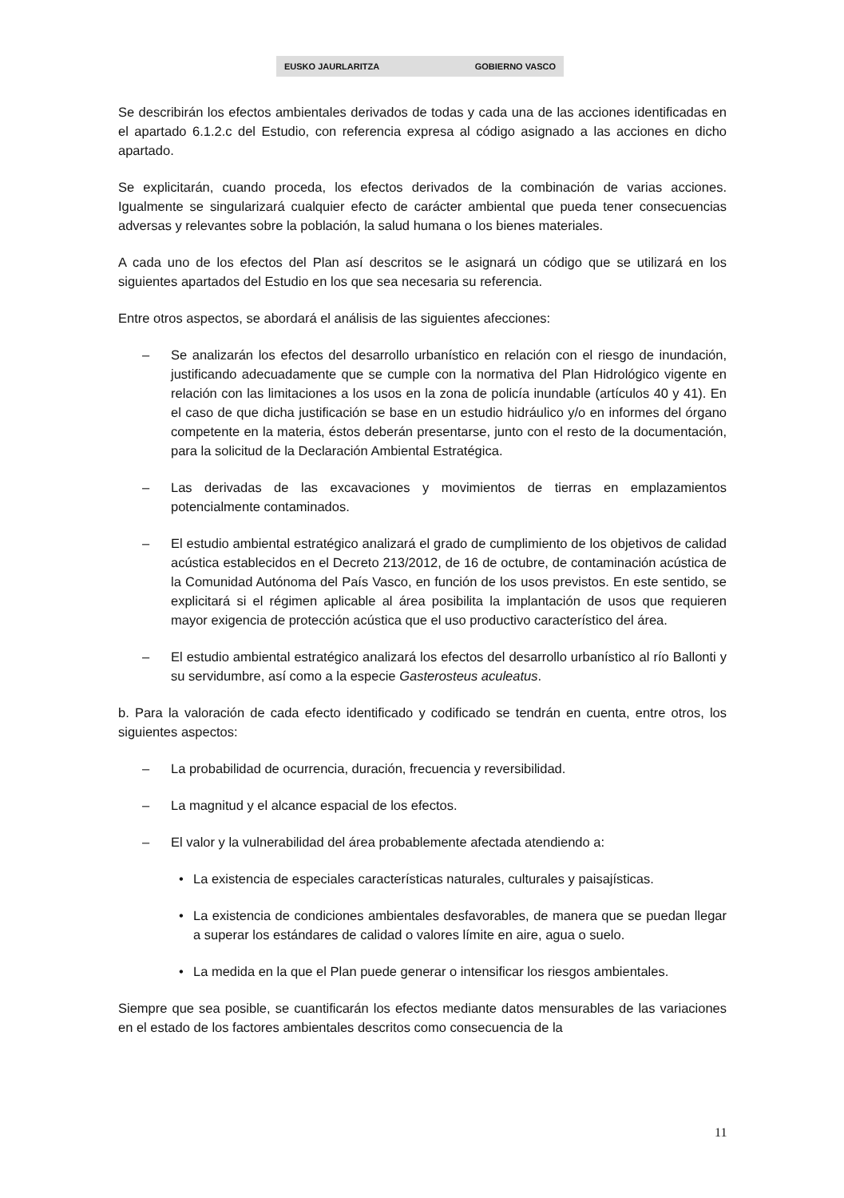EUSKO JAURLARITZA GOBIERNO VASCO
Se describirán los efectos ambientales derivados de todas y cada una de las acciones identificadas en el apartado 6.1.2.c del Estudio, con referencia expresa al código asignado a las acciones en dicho apartado.
Se explicitarán, cuando proceda, los efectos derivados de la combinación de varias acciones. Igualmente se singularizará cualquier efecto de carácter ambiental que pueda tener consecuencias adversas y relevantes sobre la población, la salud humana o los bienes materiales.
A cada uno de los efectos del Plan así descritos se le asignará un código que se utilizará en los siguientes apartados del Estudio en los que sea necesaria su referencia.
Entre otros aspectos, se abordará el análisis de las siguientes afecciones:
– Se analizarán los efectos del desarrollo urbanístico en relación con el riesgo de inundación, justificando adecuadamente que se cumple con la normativa del Plan Hidrológico vigente en relación con las limitaciones a los usos en la zona de policía inundable (artículos 40 y 41). En el caso de que dicha justificación se base en un estudio hidráulico y/o en informes del órgano competente en la materia, éstos deberán presentarse, junto con el resto de la documentación, para la solicitud de la Declaración Ambiental Estratégica.
– Las derivadas de las excavaciones y movimientos de tierras en emplazamientos potencialmente contaminados.
– El estudio ambiental estratégico analizará el grado de cumplimiento de los objetivos de calidad acústica establecidos en el Decreto 213/2012, de 16 de octubre, de contaminación acústica de la Comunidad Autónoma del País Vasco, en función de los usos previstos. En este sentido, se explicitará si el régimen aplicable al área posibilita la implantación de usos que requieren mayor exigencia de protección acústica que el uso productivo característico del área.
– El estudio ambiental estratégico analizará los efectos del desarrollo urbanístico al río Ballonti y su servidumbre, así como a la especie Gasterosteus aculeatus.
b. Para la valoración de cada efecto identificado y codificado se tendrán en cuenta, entre otros, los siguientes aspectos:
– La probabilidad de ocurrencia, duración, frecuencia y reversibilidad.
– La magnitud y el alcance espacial de los efectos.
– El valor y la vulnerabilidad del área probablemente afectada atendiendo a:
• La existencia de especiales características naturales, culturales y paisajísticas.
• La existencia de condiciones ambientales desfavorables, de manera que se puedan llegar a superar los estándares de calidad o valores límite en aire, agua o suelo.
• La medida en la que el Plan puede generar o intensificar los riesgos ambientales.
Siempre que sea posible, se cuantificarán los efectos mediante datos mensurables de las variaciones en el estado de los factores ambientales descritos como consecuencia de la
11